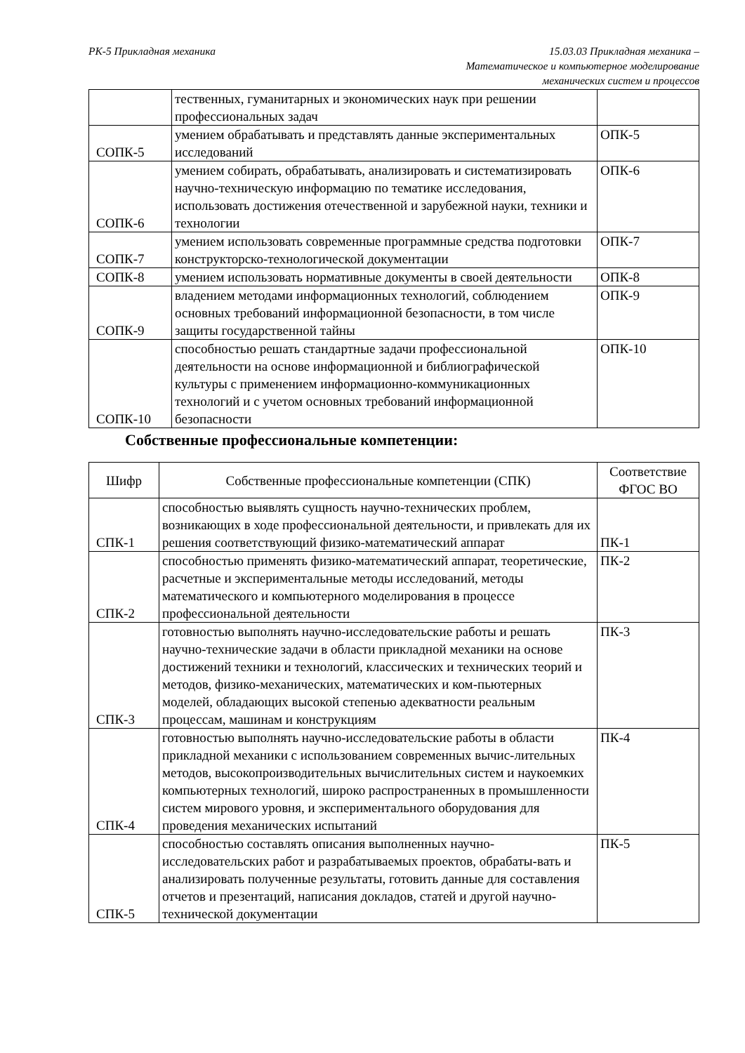РК-5 Прикладная механика 15.03.03 Прикладная механика –
Математическое и компьютерное моделирование
механических систем и процессов
| | тественных, гуманитарных и экономических наук при решении профессиональных задач | |
| СОПК-5 | умением обрабатывать и представлять данные экспериментальных исследований | ОПК-5 |
| СОПК-6 | умением собирать, обрабатывать, анализировать и систематизировать научно-техническую информацию по тематике исследования, использовать достижения отечественной и зарубежной науки, техники и технологии | ОПК-6 |
| СОПК-7 | умением использовать современные программные средства подготовки конструкторско-технологической документации | ОПК-7 |
| СОПК-8 | умением использовать нормативные документы в своей деятельности | ОПК-8 |
| СОПК-9 | владением методами информационных технологий, соблюдением основных требований информационной безопасности, в том числе защиты государственной тайны | ОПК-9 |
| СОПК-10 | способностью решать стандартные задачи профессиональной деятельности на основе информационной и библиографической культуры с применением информационно-коммуникационных технологий и с учетом основных требований информационной безопасности | ОПК-10 |
Собственные профессиональные компетенции:
| Шифр | Собственные профессиональные компетенции (СПК) | Соответствие ФГОС ВО |
| СПК-1 | способностью выявлять сущность научно-технических проблем, возникающих в ходе профессиональной деятельности, и привлекать для их решения соответствующий физико-математический аппарат | ПК-1 |
| СПК-2 | способностью применять физико-математический аппарат, теоретические, расчетные и экспериментальные методы исследований, методы математического и компьютерного моделирования в процессе профессиональной деятельности | ПК-2 |
| СПК-3 | готовностью выполнять научно-исследовательские работы и решать научно-технические задачи в области прикладной механики на основе достижений техники и технологий, классических и технических теорий и методов, физико-механических, математических и ком-пьютерных моделей, обладающих высокой степенью адекватности реальным процессам, машинам и конструкциям | ПК-3 |
| СПК-4 | готовностью выполнять научно-исследовательские работы в области прикладной механики с использованием современных вычис-лительных методов, высокопроизводительных вычислительных систем и наукоемких компьютерных технологий, широко распространенных в промышленности систем мирового уровня, и экспериментального оборудования для проведения механических испытаний | ПК-4 |
| СПК-5 | способностью составлять описания выполненных научно-исследовательских работ и разрабатываемых проектов, обрабаты-вать и анализировать полученные результаты, готовить данные для составления отчетов и презентаций, написания докладов, статей и другой научно-технической документации | ПК-5 |